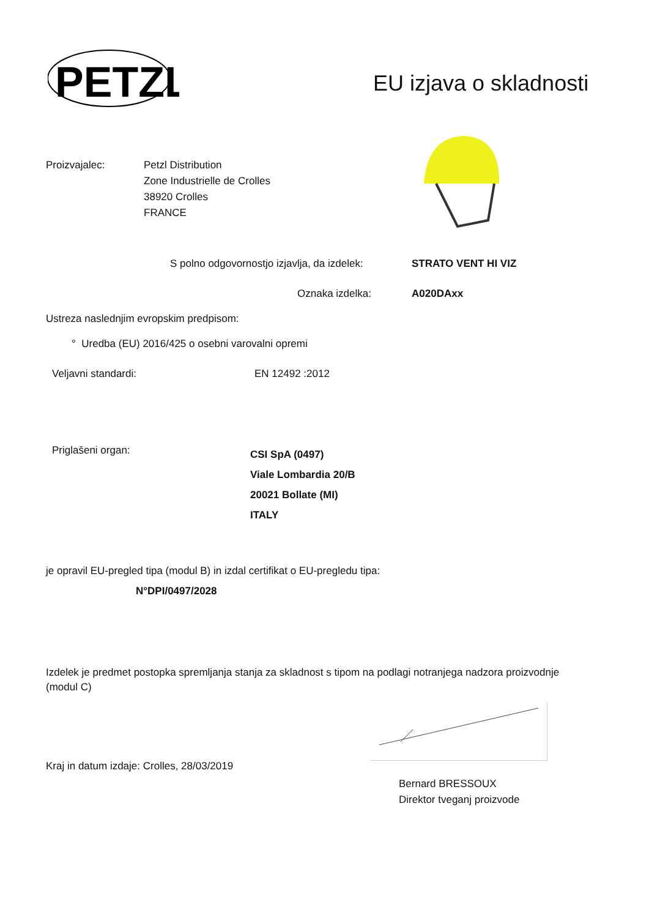PETZL
EU izjava o skladnosti
Proizvajalec:
Petzl Distribution
Zone Industrielle de Crolles
38920 Crolles
FRANCE
S polno odgovornostjo izjavlja, da izdelek:
STRATO VENT HI VIZ
Oznaka izdelka: A020DAxx
Ustreza naslednjim evropskim predpisom:
° Uredba (EU) 2016/425 o osebni varovalni opremi
Veljavni standardi: EN 12492 :2012
Priglašeni organ:
CSI SpA (0497)
Viale Lombardia 20/B
20021 Bollate (MI)
ITALY
je opravil EU-pregled tipa (modul B) in izdal certifikat o EU-pregledu tipa:
N°DPI/0497/2028
Izdelek je predmet postopka spremljanja stanja za skladnost s tipom na podlagi notranjega nadzora proizvodnje (modul C)
Kraj in datum izdaje: Crolles, 28/03/2019
Bernard BRESSOUX
Direktor tveganj proizvode